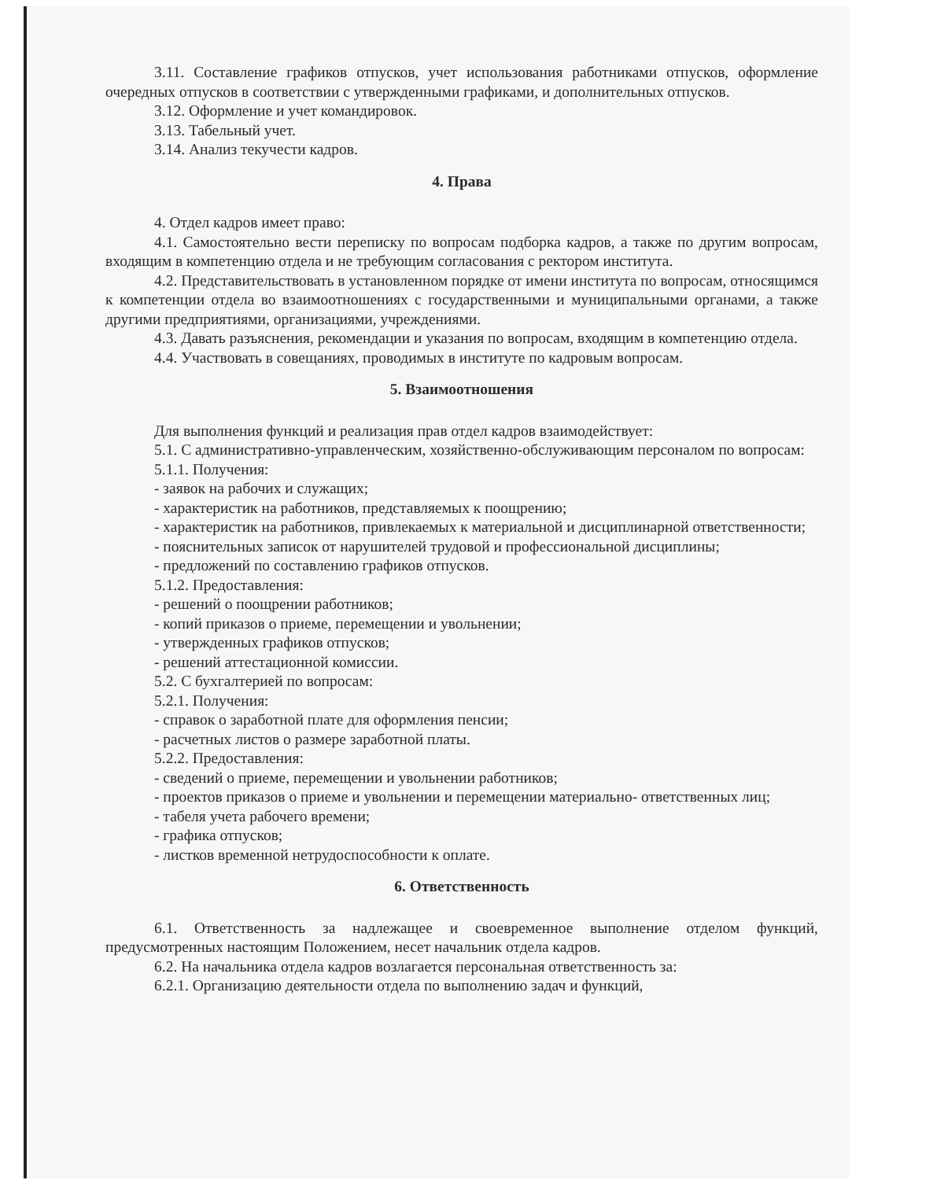3.11. Составление графиков отпусков, учет использования работниками отпусков, оформление очередных отпусков в соответствии с утвержденными графиками, и дополнительных отпусков.
3.12. Оформление и учет командировок.
3.13. Табельный учет.
3.14. Анализ текучести кадров.
4. Права
4. Отдел кадров имеет право:
4.1. Самостоятельно вести переписку по вопросам подборка кадров, а также по другим вопросам, входящим в компетенцию отдела и не требующим согласования с ректором института.
4.2. Представительствовать в установленном порядке от имени института по вопросам, относящимся к компетенции отдела во взаимоотношениях с государственными и муниципальными органами, а также другими предприятиями, организациями, учреждениями.
4.3. Давать разъяснения, рекомендации и указания по вопросам, входящим в компетенцию отдела.
4.4. Участвовать в совещаниях, проводимых в институте по кадровым вопросам.
5. Взаимоотношения
Для выполнения функций и реализация прав отдел кадров взаимодействует:
5.1. С административно-управленческим, хозяйственно-обслуживающим персоналом по вопросам:
5.1.1. Получения:
- заявок на рабочих и служащих;
- характеристик на работников, представляемых к поощрению;
- характеристик на работников, привлекаемых к материальной и дисциплинарной ответственности;
- пояснительных записок от нарушителей трудовой и профессиональной дисциплины;
- предложений по составлению графиков отпусков.
5.1.2. Предоставления:
- решений о поощрении работников;
- копий приказов о приеме, перемещении и увольнении;
- утвержденных графиков отпусков;
- решений аттестационной комиссии.
5.2. С бухгалтерией по вопросам:
5.2.1. Получения:
- справок о заработной плате для оформления пенсии;
- расчетных листов о размере заработной платы.
5.2.2. Предоставления:
- сведений о приеме, перемещении и увольнении работников;
- проектов приказов о приеме и увольнении и перемещении материально- ответственных лиц;
- табеля учета рабочего времени;
- графика отпусков;
- листков временной нетрудоспособности к оплате.
6. Ответственность
6.1. Ответственность за надлежащее и своевременное выполнение отделом функций, предусмотренных настоящим Положением, несет начальник отдела кадров.
6.2. На начальника отдела кадров возлагается персональная ответственность за:
6.2.1. Организацию деятельности отдела по выполнению задач и функций,